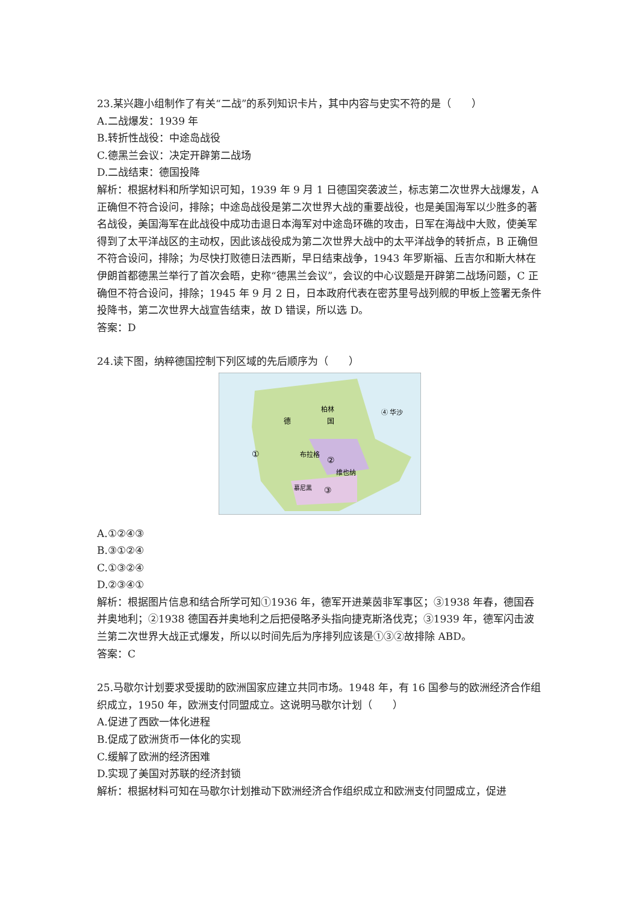23.某兴趣小组制作了有关“二战”的系列知识卡片，其中内容与史实不符的是（　　）
A.二战爆发：1939 年
B.转折性战役：中途岛战役
C.德黑兰会议：决定开辟第二战场
D.二战结束：德国投降
解析：根据材料和所学知识可知，1939 年 9 月 1 日德国突袭波兰，标志第二次世界大战爆发，A 正确但不符合设问，排除；中途岛战役是第二次世界大战的重要战役，也是美国海军以少胜多的著名战役，美国海军在此战役中成功击退日本海军对中途岛环礁的攻击，日军在海战中大败，使美军得到了太平洋战区的主动权，因此该战役成为第二次世界大战中的太平洋战争的转折点，B 正确但不符合设问，排除；为尽快打败德日法西斯，早日结束战争，1943 年罗斯福、丘吉尔和斯大林在伊朗首都德黑兰举行了首次会晤，史称“德黑兰会议”，会议的中心议题是开辟第二战场问题，C 正确但不符合设问，排除；1945 年 9 月 2 日，日本政府代表在密苏里号战列舰的甲板上签署无条件投降书，第二次世界大战宣告结束，故 D 错误，所以选 D。
答案：D
24.读下图，纳粹德国控制下列区域的先后顺序为（　　）
柏林
德
国
④ 华沙
①
布拉格
②
维也纳
③
慕尼黑
A.①②④③
B.③①②④
C.①③②④
D.②③④①
解析：根据图片信息和结合所学可知①1936 年，德军开进莱茵非军事区；③1938 年春，德国吞并奥地利；②1938 德国吞并奥地利之后把侵略矛头指向捷克斯洛伐克；③1939 年，德军闪击波兰第二次世界大战正式爆发，所以以时间先后为序排列应该是①③②故排除 ABD。
答案：C
25.马歇尔计划要求受援助的欧洲国家应建立共同市场。1948 年，有 16 国参与的欧洲经济合作组织成立，1950 年，欧洲支付同盟成立。这说明马歇尔计划（　　）
A.促进了西欧一体化进程
B.促成了欧洲货币一体化的实现
C.缓解了欧洲的经济困难
D.实现了美国对苏联的经济封锁
解析：根据材料可知在马歇尔计划推动下欧洲经济合作组织成立和欧洲支付同盟成立，促进